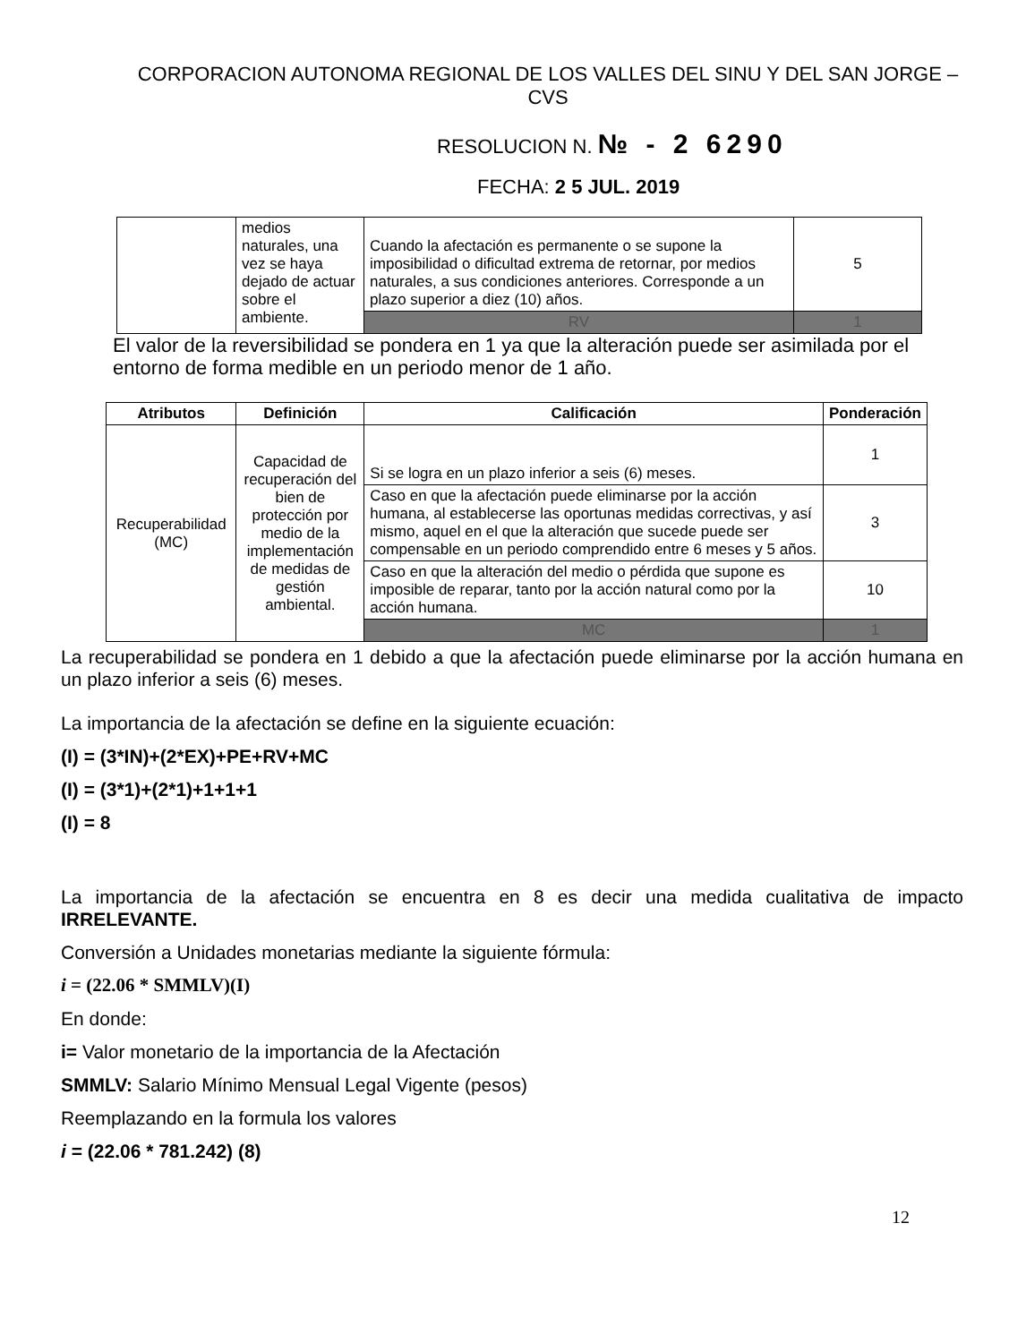CORPORACION AUTONOMA REGIONAL DE LOS VALLES DEL SINU Y DEL SAN JORGE – CVS
RESOLUCION N. № - 2 6290
FECHA: 2 5 JUL. 2019
| | medios naturales, una vez se haya dejado de actuar sobre el ambiente. | Cuando la afectación es permanente o se supone la imposibilidad o dificultad extrema de retornar, por medios naturales, a sus condiciones anteriores. Corresponde a un plazo superior a diez (10) años. | 5 |
| | | RV | 1 |
El valor de la reversibilidad se pondera en 1 ya que la alteración puede ser asimilada por el entorno de forma medible en un periodo menor de 1 año.
| Atributos | Definición | Calificación | Ponderación |
| --- | --- | --- | --- |
| Recuperabilidad (MC) | Capacidad de recuperación del bien de protección por medio de la implementación de medidas de gestión ambiental. | Si se logra en un plazo inferior a seis (6) meses. | 1 |
| | | Caso en que la afectación puede eliminarse por la acción humana, al establecerse las oportunas medidas correctivas, y así mismo, aquel en el que la alteración que sucede puede ser compensable en un periodo comprendido entre 6 meses y 5 años. | 3 |
| | | Caso en que la alteración del medio o pérdida que supone es imposible de reparar, tanto por la acción natural como por la acción humana. | 10 |
| | | MC | 1 |
La recuperabilidad se pondera en 1 debido a que la afectación puede eliminarse por la acción humana en un plazo inferior a seis (6) meses.
La importancia de la afectación se define en la siguiente ecuación:
(I) = (3*IN)+(2*EX)+PE+RV+MC
(I) = (3*1)+(2*1)+1+1+1
(I) = 8
La importancia de la afectación se encuentra en 8 es decir una medida cualitativa de impacto IRRELEVANTE.
Conversión a Unidades monetarias mediante la siguiente fórmula:
i = (22.06 * SMMLV)(I)
En donde:
i= Valor monetario de la importancia de la Afectación
SMMLV: Salario Mínimo Mensual Legal Vigente (pesos)
Reemplazando en la formula los valores
i = (22.06 * 781.242) (8)
12